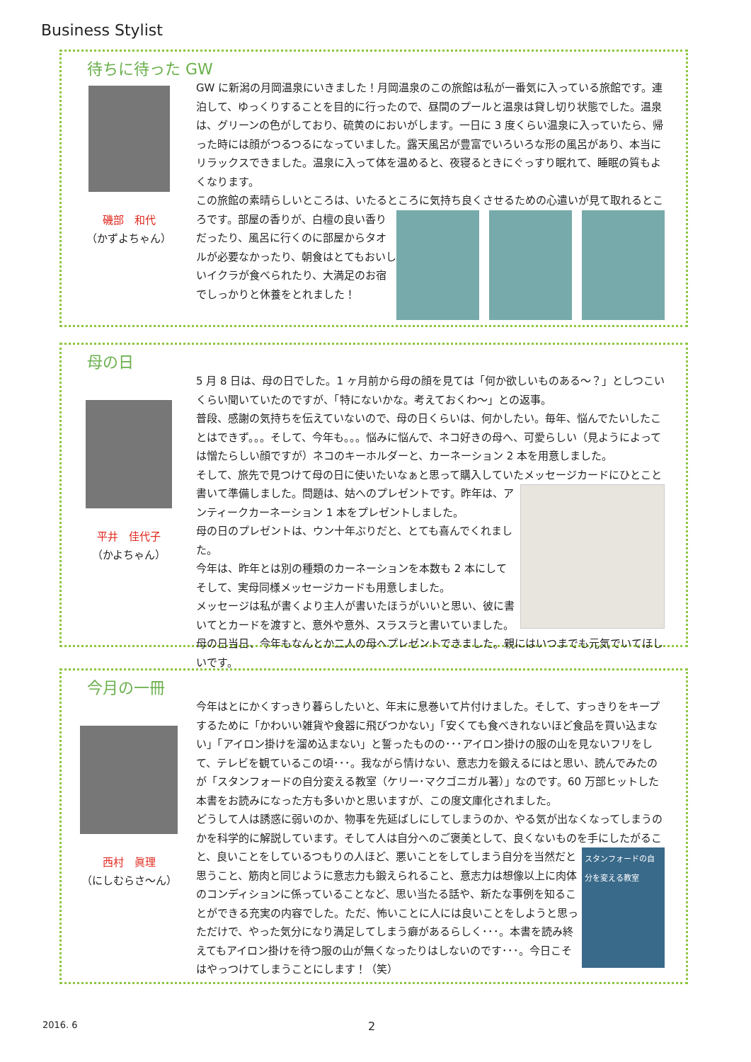Business Stylist
待ちに待った GW
磯部　和代
（かずよちゃん）
GW に新潟の月岡温泉にいきました！月岡温泉のこの旅館は私が一番気に入っている旅館です。連泊して、ゆっくりすることを目的に行ったので、昼間のプールと温泉は貸し切り状態でした。温泉は、グリーンの色がしており、硫黄のにおいがします。一日に 3 度くらい温泉に入っていたら、帰った時には顔がつるつるになっていました。露天風呂が豊富でいろいろな形の風呂があり、本当にリラックスできました。温泉に入って体を温めると、夜寝るときにぐっすり眠れて、睡眠の質もよくなります。
この旅館の素晴らしいところは、いたるところに気持ち良くさせるための心遣いが見て取れると
ころです。部屋の香りが、白檀の良い香りだったり、風呂に行くのに部屋からタオルが必要なかったり、朝食はとてもおいしいイクラが食べられたり、大満足のお宿でしっかりと休養をとれました！
母の日
平井　佳代子
（かよちゃん）
5 月 8 日は、母の日でした。1 ヶ月前から母の顔を見ては「何か欲しいものある～？」としつこいくらい聞いていたのですが、「特にないかな。考えておくわ～」との返事。
普段、感謝の気持ちを伝えていないので、母の日くらいは、何かしたい。毎年、悩んでたいしたことはできず。。。そして、今年も。。。悩みに悩んで、ネコ好きの母へ、可愛らしい（見ようによっては憎たらしい顔ですが）ネコのキーホルダーと、カーネーション 2 本を用意しました。
そして、旅先で見つけて母の日に使いたいなぁと思って購入していたメッセージカードにひとこと書いて準備しました。問題は、姑へのプレゼントです。
昨年は、アンティークカーネーション 1 本をプレゼントしました。
母の日のプレゼントは、ウン十年ぶりだと、とても喜んでくれました。
今年は、昨年とは別の種類のカーネーションを本数も 2 本にして
そして、実母同様メッセージカードも用意しました。
メッセージは私が書くより主人が書いたほうがいいと思い、彼に書いてとカードを渡すと、意外や意外、スラスラと書いていました。母の日当日、今年もなんとか二人の母へプレゼントできました。親にはいつまでも元気でいてほしいです。
今月の一冊
西村　眞理
（にしむらさ～ん）
今年はとにかくすっきり暮らしたいと、年末に息巻いて片付けました。そして、すっきりをキープするために「かわいい雑貨や食器に飛びつかない」「安くても食べきれないほど食品を買い込まない」「アイロン掛けを溜め込まない」と誓ったものの･･･アイロン掛けの服の山を見ないフリをして、テレビを観ているこの頃･･･。我ながら情けない、意志力を鍛えるにはと思い、読んでみたのが「スタンフォードの自分変える教室（ケリー･マクゴニガル著）」なのです。60 万部ヒットした本書をお読みになった方も多いかと思いますが、この度文庫化されました。
どうして人は誘惑に弱いのか、物事を先延ばしにしてしまうのか、やる気が出なくなってしまうのかを科学的に解説しています。そして人は自分へのご褒美として、良くないものを手にした
スタンフォードの自分を変える教室
がること、良いことをしているつもりの人ほど、悪いことをしてしまう自分を当然だと思うこと、筋肉と同じように意志力も鍛えられること、意志力は想像以上に肉体のコンディションに係っていることなど、思い当たる話や、新たな事例を知ることができる充実の内容でした。ただ、怖いことに人には良いことをしようと思っただけで、やった気分になり満足してしまう癖があるらしく･･･。本書を読み終えてもアイロン掛けを待つ服の山が無くなったりはしないのです･･･。今日こそはやっつけてしまうことにします！（笑）
2016. 6 2